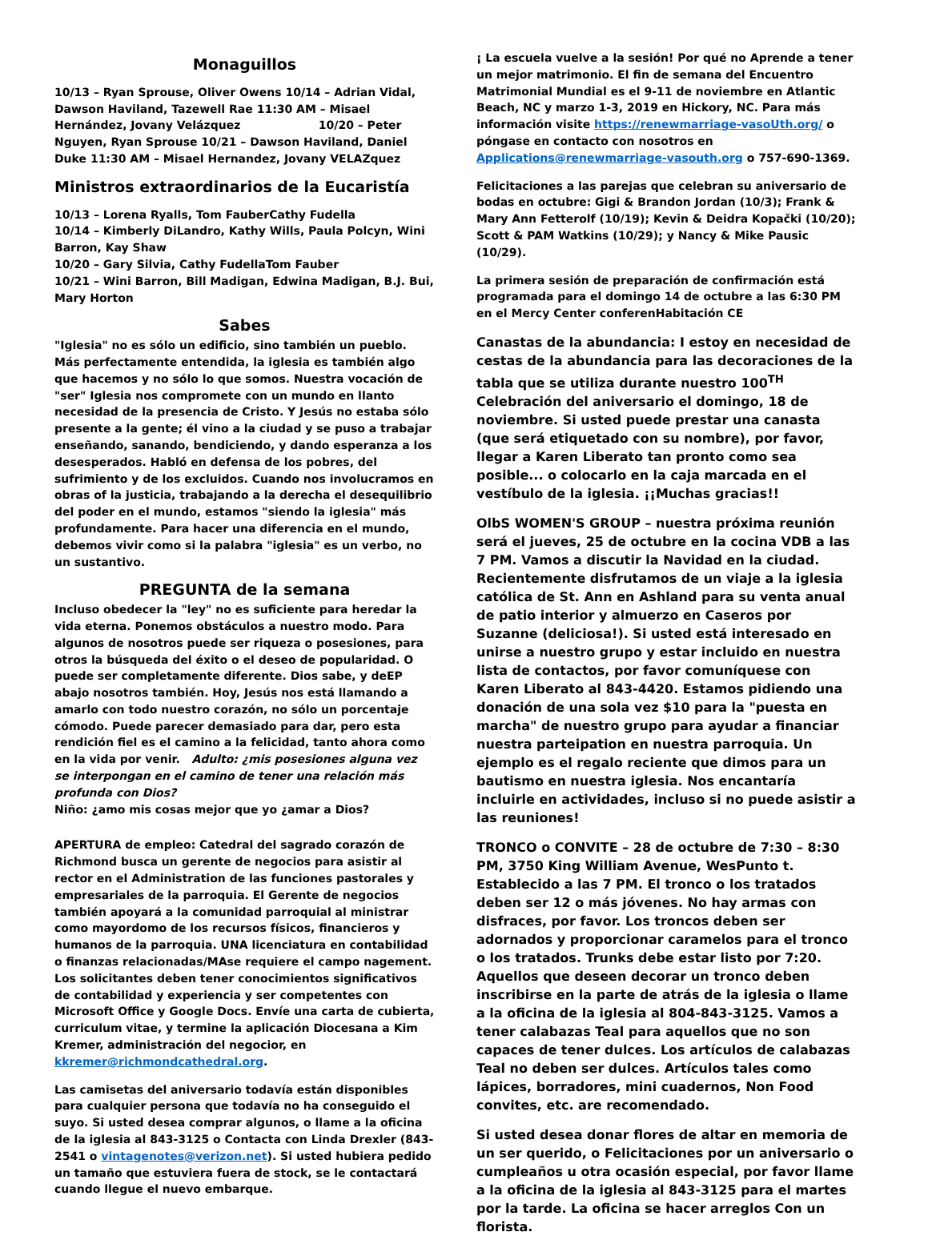Monaguillos
10/13 – Ryan Sprouse, Oliver Owens 10/14 – Adrian Vidal, Dawson Haviland, Tazewell Rae 11:30 AM – Misael Hernández, Jovany Velázquez 10/20 – Peter Nguyen, Ryan Sprouse 10/21 – Dawson Haviland, Daniel Duke 11:30 AM – Misael Hernandez, Jovany VELAZquez
Ministros extraordinarios de la Eucaristía
10/13 – Lorena Ryalls, Tom FauberCathy Fudella
10/14 – Kimberly DiLandro, Kathy Wills, Paula Polcyn, Wini Barron, Kay Shaw
10/20 – Gary Silvia, Cathy FudellaTom Fauber
10/21 – Wini Barron, Bill Madigan, Edwina Madigan, B.J. Bui, Mary Horton
Sabes
"Iglesia" no es sólo un edificio, sino también un pueblo. Más perfectamente entendida, la iglesia es también algo que hacemos y no sólo lo que somos. Nuestra vocación de "ser" Iglesia nos compromete con un mundo en llanto necesidad de la presencia de Cristo. Y Jesús no estaba sólo presente a la gente; él vino a la ciudad y se puso a trabajar enseñando, sanando, bendiciendo, y dando esperanza a los desesperados. Habló en defensa de los pobres, del sufrimiento y de los excluidos. Cuando nos involucramos en obras of la justicia, trabajando a la derecha el desequilibrio del poder en el mundo, estamos "siendo la iglesia" más profundamente. Para hacer una diferencia en el mundo, debemos vivir como si la palabra "iglesia" es un verbo, no un sustantivo.
PREGUNTA de la semana
Incluso obedecer la "ley" no es suficiente para heredar la vida eterna. Ponemos obstáculos a nuestro modo. Para algunos de nosotros puede ser riqueza o posesiones, para otros la búsqueda del éxito o el deseo de popularidad. O puede ser completamente diferente. Dios sabe, y deEP abajo nosotros también. Hoy, Jesús nos está llamando a amarlo con todo nuestro corazón, no sólo un porcentaje cómodo. Puede parecer demasiado para dar, pero esta rendición fiel es el camino a la felicidad, tanto ahora como en la vida por venir. Adulto: ¿mis posesiones alguna vez se interpongan en el camino de tener una relación más profunda con Dios?
Niño: ¿amo mis cosas mejor que yo ¿amar a Dios?
APERTURA de empleo: Catedral del sagrado corazón de Richmond busca un gerente de negocios para asistir al rector en el Administration de las funciones pastorales y empresariales de la parroquia. El Gerente de negocios también apoyará a la comunidad parroquial al ministrar como mayordomo de los recursos físicos, financieros y humanos de la parroquia. UNA licenciatura en contabilidad o finanzas relacionadas/MAse requiere el campo nagement. Los solicitantes deben tener conocimientos significativos de contabilidad y experiencia y ser competentes con Microsoft Office y Google Docs. Envíe una carta de cubierta, curriculum vitae, y termine la aplicación Diocesana a Kim Kremer, administración del negocior, en kkremer@richmondcathedral.org.
Las camisetas del aniversario todavía están disponibles para cualquier persona que todavía no ha conseguido el suyo. Si usted desea comprar algunos, o llame a la oficina de la iglesia al 843-3125 o Contacta con Linda Drexler (843-2541 o vintagenotes@verizon.net). Si usted hubiera pedido un tamaño que estuviera fuera de stock, se le contactará cuando llegue el nuevo embarque.
¡ La escuela vuelve a la sesión! Por qué no Aprende a tener un mejor matrimonio. El fin de semana del Encuentro Matrimonial Mundial es el 9-11 de noviembre en Atlantic Beach, NC y marzo 1-3, 2019 en Hickory, NC. Para más información visite https://renewmarriage-vasoUth.org/ o póngase en contacto con nosotros en Applications@renewmarriage-vasouth.org o 757-690-1369.
Felicitaciones a las parejas que celebran su aniversario de bodas en octubre: Gigi & Brandon Jordan (10/3); Frank & Mary Ann Fetterolf (10/19); Kevin & Deidra Kopački (10/20); Scott & PAM Watkins (10/29); y Nancy & Mike Pausic (10/29).
La primera sesión de preparación de confirmación está programada para el domingo 14 de octubre a las 6:30 PM en el Mercy Center conferenHabitación CE
Canastas de la abundancia: I estoy en necesidad de cestas de la abundancia para las decoraciones de la tabla que se utiliza durante nuestro 100<sup>TH</sup> Celebración del aniversario el domingo, 18 de noviembre. Si usted puede prestar una canasta (que será etiquetado con su nombre), por favor, llegar a Karen Liberato tan pronto como sea posible... o colocarlo en la caja marcada en el vestíbulo de la iglesia. ¡¡Muchas gracias!!
OlbS WOMEN'S GROUP – nuestra próxima reunión será el jueves, 25 de octubre en la cocina VDB a las 7 PM. Vamos a discutir la Navidad en la ciudad. Recientemente disfrutamos de un viaje a la iglesia católica de St. Ann en Ashland para su venta anual de patio interior y almuerzo en Caseros por Suzanne (deliciosa!). Si usted está interesado en unirse a nuestro grupo y estar incluido en nuestra lista de contactos, por favor comuníquese con Karen Liberato al 843-4420. Estamos pidiendo una donación de una sola vez $10 para la "puesta en marcha" de nuestro grupo para ayudar a financiar nuestra parteipation en nuestra parroquia. Un ejemplo es el regalo reciente que dimos para un bautismo en nuestra iglesia. Nos encantaría incluirle en actividades, incluso si no puede asistir a las reuniones!
TRONCO o CONVITE – 28 de octubre de 7:30 – 8:30 PM, 3750 King William Avenue, WesPunto t. Establecido a las 7 PM. El tronco o los tratados deben ser 12 o más jóvenes. No hay armas con disfraces, por favor. Los troncos deben ser adornados y proporcionar caramelos para el tronco o los tratados. Trunks debe estar listo por 7:20. Aquellos que deseen decorar un tronco deben inscribirse en la parte de atrás de la iglesia o llame a la oficina de la iglesia al 804-843-3125. Vamos a tener calabazas Teal para aquellos que no son capaces de tener dulces. Los artículos de calabazas Teal no deben ser dulces. Artículos tales como lápices, borradores, mini cuadernos, Non Food convites, etc. are recomendado.
Si usted desea donar flores de altar en memoria de un ser querido, o Felicitaciones por un aniversario o cumpleaños u otra ocasión especial, por favor llame a la oficina de la iglesia al 843-3125 para el martes por la tarde. La oficina se hacer arreglos Con un florista.